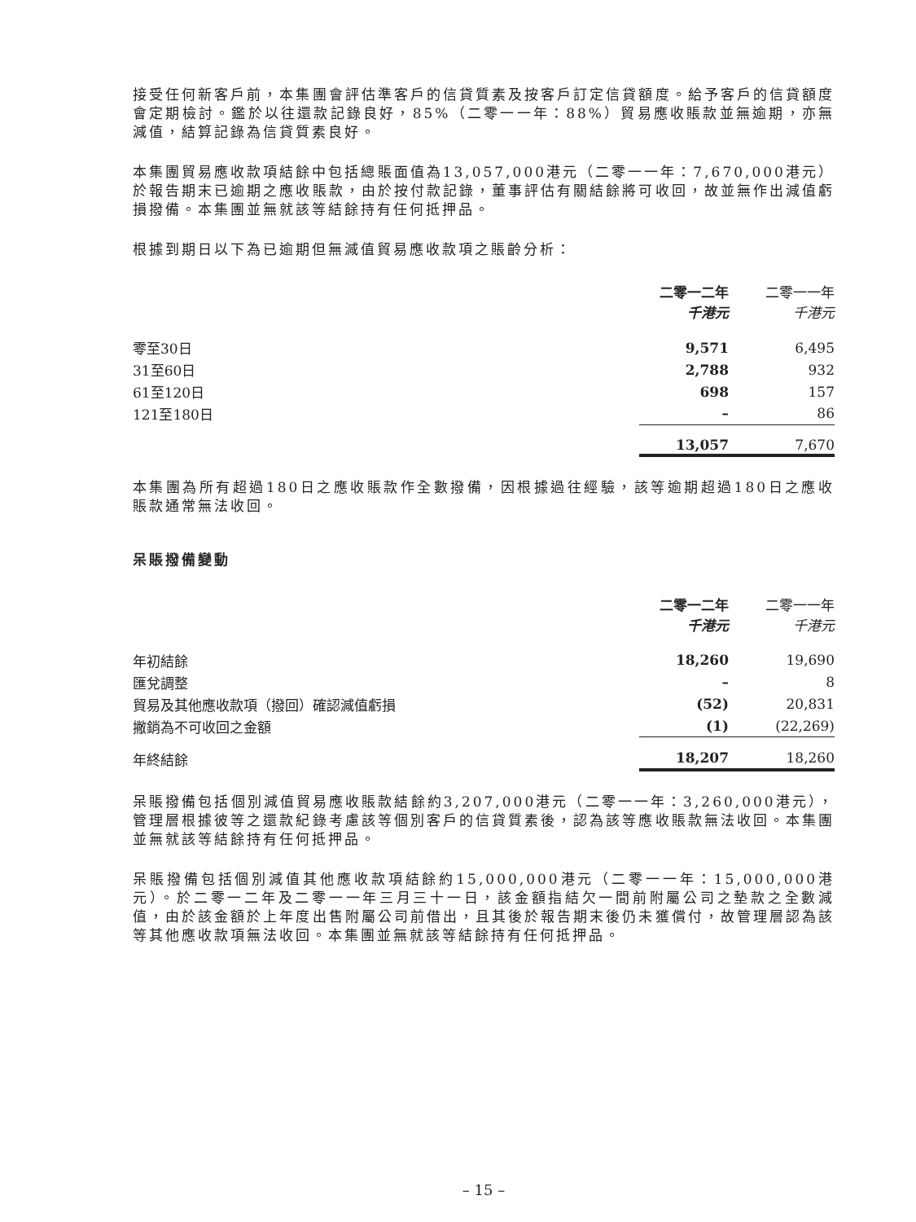接受任何新客戶前，本集團會評估準客戶的信貸質素及按客戶訂定信貸額度。給予客戶的信貸額度會定期檢討。鑑於以往還款記錄良好，85%（二零一一年：88%）貿易應收賬款並無逾期，亦無減值，結算記錄為信貸質素良好。
本集團貿易應收款項結餘中包括總賬面值為13,057,000港元（二零一一年：7,670,000港元）於報告期末已逾期之應收賬款，由於按付款記錄，董事評估有關結餘將可收回，故並無作出減值虧損撥備。本集團並無就該等結餘持有任何抵押品。
根據到期日以下為已逾期但無減值貿易應收款項之賬齡分析：
| | 二零一二年 千港元 | 二零一一年 千港元 |
| --- | --- | --- |
| 零至30日 | 9,571 | 6,495 |
| 31至60日 | 2,788 | 932 |
| 61至120日 | 698 | 157 |
| 121至180日 | – | 86 |
| | 13,057 | 7,670 |
本集團為所有超過180日之應收賬款作全數撥備，因根據過往經驗，該等逾期超過180日之應收賬款通常無法收回。
呆賬撥備變動
| | 二零一二年 千港元 | 二零一一年 千港元 |
| --- | --- | --- |
| 年初結餘 | 18,260 | 19,690 |
| 匯兌調整 | – | 8 |
| 貿易及其他應收款項（撥回）確認減值虧損 | (52) | 20,831 |
| 撇銷為不可收回之金額 | (1) | (22,269) |
| 年終結餘 | 18,207 | 18,260 |
呆賬撥備包括個別減值貿易應收賬款結餘約3,207,000港元（二零一一年：3,260,000港元），管理層根據彼等之還款紀錄考慮該等個別客戶的信貸質素後，認為該等應收賬款無法收回。本集團並無就該等結餘持有任何抵押品。
呆賬撥備包括個別減值其他應收款項結餘約15,000,000港元（二零一一年：15,000,000港元）。於二零一二年及二零一一年三月三十一日，該金額指結欠一間前附屬公司之墊款之全數減值，由於該金額於上年度出售附屬公司前借出，且其後於報告期末後仍未獲償付，故管理層認為該等其他應收款項無法收回。本集團並無就該等結餘持有任何抵押品。
– 15 –